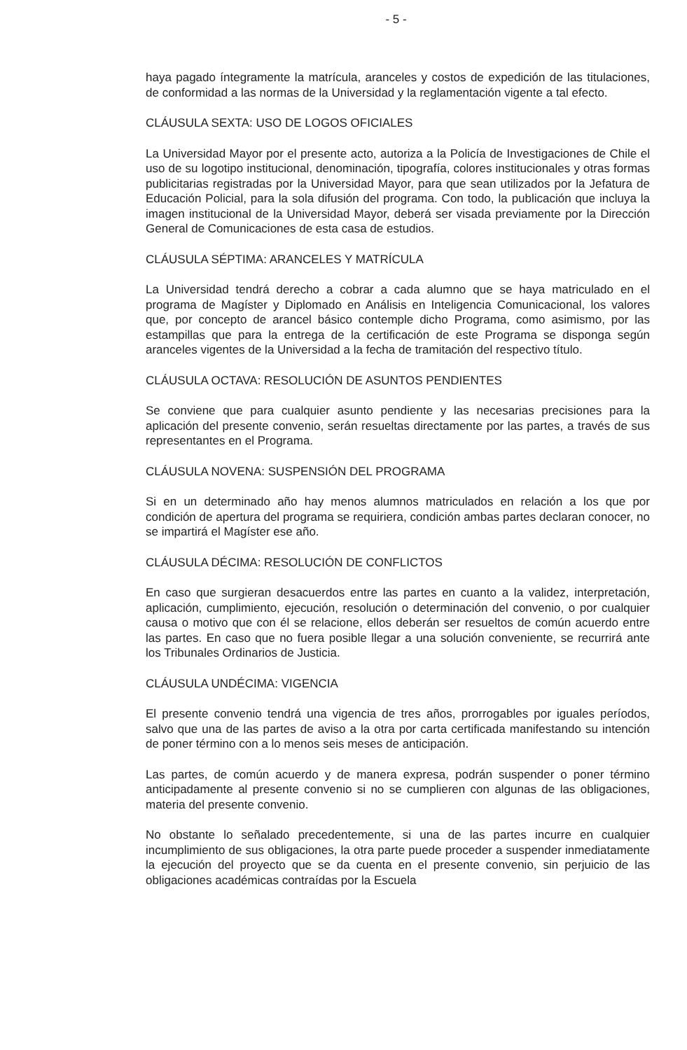- 5 -
haya pagado íntegramente la matrícula, aranceles y costos de expedición de las titulaciones, de conformidad a las normas de la Universidad y la reglamentación vigente a tal efecto.
CLÁUSULA SEXTA: USO DE LOGOS OFICIALES
La Universidad Mayor por el presente acto, autoriza a la Policía de Investigaciones de Chile el uso de su logotipo institucional, denominación, tipografía, colores institucionales y otras formas publicitarias registradas por la Universidad Mayor, para que sean utilizados por la Jefatura de Educación Policial, para la sola difusión del programa. Con todo, la publicación que incluya la imagen institucional de la Universidad Mayor, deberá ser visada previamente por la Dirección General de Comunicaciones de esta casa de estudios.
CLÁUSULA SÉPTIMA: ARANCELES Y MATRÍCULA
La Universidad tendrá derecho a cobrar a cada alumno que se haya matriculado en el programa de Magíster y Diplomado en Análisis en Inteligencia Comunicacional, los valores que, por concepto de arancel básico contemple dicho Programa, como asimismo, por las estampillas que para la entrega de la certificación de este Programa se disponga según aranceles vigentes de la Universidad a la fecha de tramitación del respectivo título.
CLÁUSULA OCTAVA: RESOLUCIÓN DE ASUNTOS PENDIENTES
Se conviene que para cualquier asunto pendiente y las necesarias precisiones para la aplicación del presente convenio, serán resueltas directamente por las partes, a través de sus representantes en el Programa.
CLÁUSULA NOVENA: SUSPENSIÓN DEL PROGRAMA
Si en un determinado año hay menos alumnos matriculados en relación a los que por condición de apertura del programa se requiriera, condición ambas partes declaran conocer, no se impartirá el Magíster ese año.
CLÁUSULA DÉCIMA: RESOLUCIÓN DE CONFLICTOS
En caso que surgieran desacuerdos entre las partes en cuanto a la validez, interpretación, aplicación, cumplimiento, ejecución, resolución o determinación del convenio, o por cualquier causa o motivo que con él se relacione, ellos deberán ser resueltos de común acuerdo entre las partes. En caso que no fuera posible llegar a una solución conveniente, se recurrirá ante los Tribunales Ordinarios de Justicia.
CLÁUSULA UNDÉCIMA: VIGENCIA
El presente convenio tendrá una vigencia de tres años, prorrogables por iguales períodos, salvo que una de las partes de aviso a la otra por carta certificada manifestando su intención de poner término con a lo menos seis meses de anticipación.
Las partes, de común acuerdo y de manera expresa, podrán suspender o poner término anticipadamente al presente convenio si no se cumplieren con algunas de las obligaciones, materia del presente convenio.
No obstante lo señalado precedentemente, si una de las partes incurre en cualquier incumplimiento de sus obligaciones, la otra parte puede proceder a suspender inmediatamente la ejecución del proyecto que se da cuenta en el presente convenio, sin perjuicio de las obligaciones académicas contraídas por la Escuela